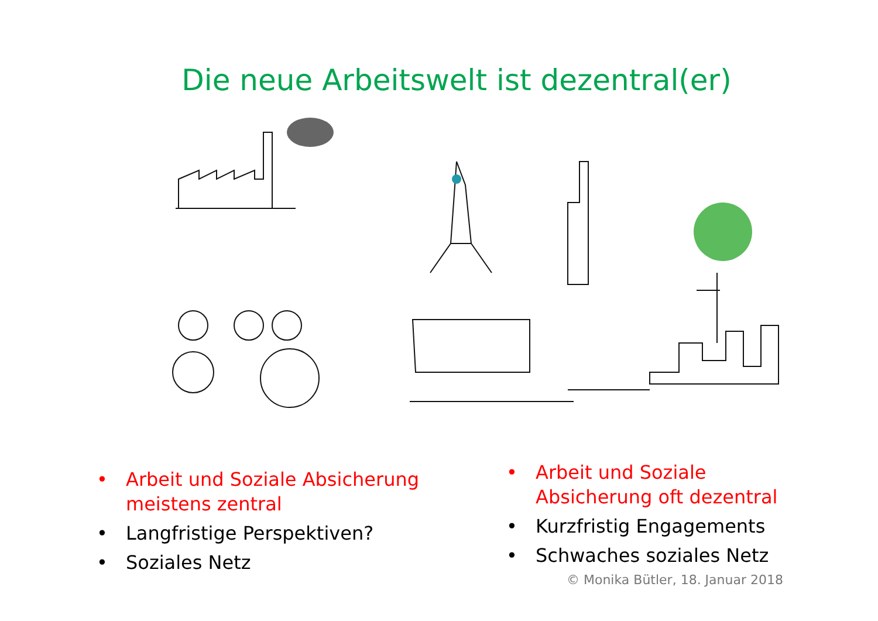Die neue Arbeitswelt ist dezentral(er)
• Arbeit und Soziale Absicherung meistens zentral
• Langfristige Perspektiven?
• Soziales Netz
• Arbeit und Soziale Absicherung oft dezentral
• Kurzfristig Engagements
• Schwaches soziales Netz
© Monika Bütler, 18. Januar 2018